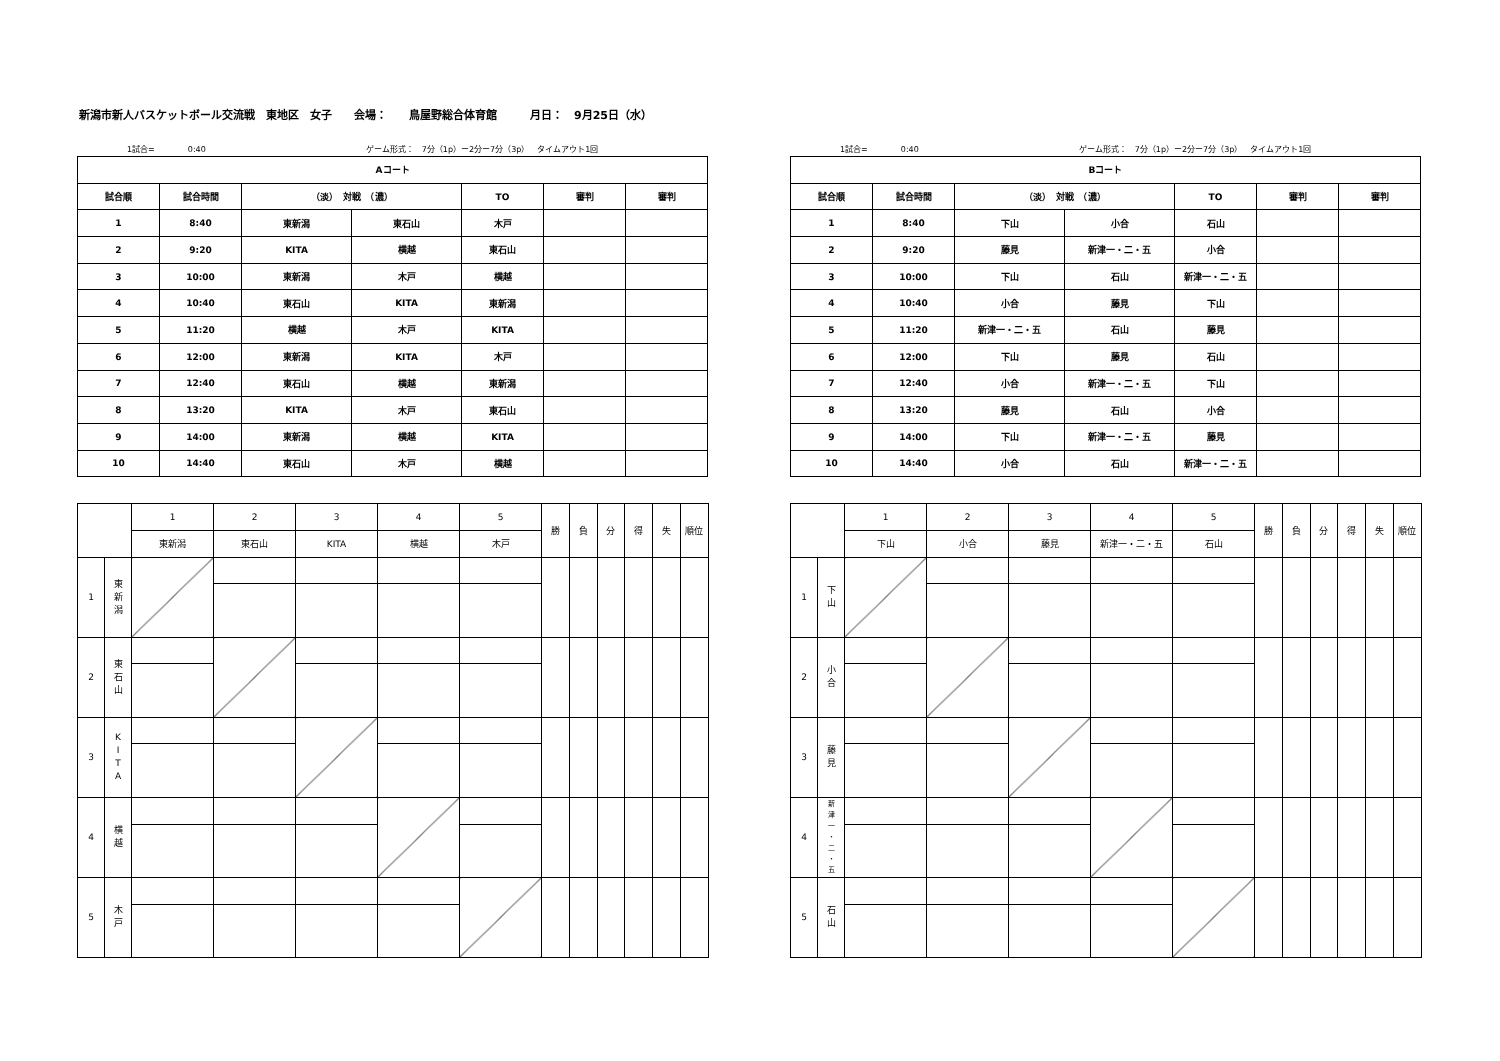新潟市新人バスケットボール交流戦　東地区　女子　　会場：　　鳥屋野総合体育館　　　月日：　9月25日（水）
1試合= 0:40 ゲーム形式：　7分（1p）ー2分ー7分（3p）　タイムアウト1回
| Aコート | | | | | | |
| --- | --- | --- | --- | --- | --- | --- |
| 試合順 | 試合時間 | （淡） 対戦 （濃） | | TO | 審判 | 審判 |
| 1 | 8:40 | 東新潟 | 東石山 | 木戸 | | |
| 2 | 9:20 | KITA | 横越 | 東石山 | | |
| 3 | 10:00 | 東新潟 | 木戸 | 横越 | | |
| 4 | 10:40 | 東石山 | KITA | 東新潟 | | |
| 5 | 11:20 | 横越 | 木戸 | KITA | | |
| 6 | 12:00 | 東新潟 | KITA | 木戸 | | |
| 7 | 12:40 | 東石山 | 横越 | 東新潟 | | |
| 8 | 13:20 | KITA | 木戸 | 東石山 | | |
| 9 | 14:00 | 東新潟 | 横越 | KITA | | |
| 10 | 14:40 | 東石山 | 木戸 | 横越 | | |
| | | 1 | 2 | 3 | 4 | 5 | 勝 | 負 | 分 | 得 | 失 | 順位 |
| | | 東新潟 | 東石山 | KITA | 横越 | 木戸 | | | | | | |
| 1 | 東 新 潟 | | | | | | | | | | | |
| 2 | 東 石 山 | | | | | | | | | | | |
| 3 | K I T A | | | | | | | | | | | |
| 4 | 横 越 | | | | | | | | | | | |
| 5 | 木 戸 | | | | | | | | | | | |
1試合= 0:40 ゲーム形式：　7分（1p）ー2分ー7分（3p）　タイムアウト1回
| Bコート | | | | | | |
| --- | --- | --- | --- | --- | --- | --- |
| 試合順 | 試合時間 | （淡） 対戦 （濃） | | TO | 審判 | 審判 |
| 1 | 8:40 | 下山 | 小合 | 石山 | | |
| 2 | 9:20 | 藤見 | 新津一・二・五 | 小合 | | |
| 3 | 10:00 | 下山 | 石山 | 新津一・二・五 | | |
| 4 | 10:40 | 小合 | 藤見 | 下山 | | |
| 5 | 11:20 | 新津一・二・五 | 石山 | 藤見 | | |
| 6 | 12:00 | 下山 | 藤見 | 石山 | | |
| 7 | 12:40 | 小合 | 新津一・二・五 | 下山 | | |
| 8 | 13:20 | 藤見 | 石山 | 小合 | | |
| 9 | 14:00 | 下山 | 新津一・二・五 | 藤見 | | |
| 10 | 14:40 | 小合 | 石山 | 新津一・二・五 | | |
| | | 1 | 2 | 3 | 4 | 5 | 勝 | 負 | 分 | 得 | 失 | 順位 |
| | | 下山 | 小合 | 藤見 | 新津一・二・五 | 石山 | | | | | | |
| 1 | 下 山 | | | | | | | | | | | |
| 2 | 小 合 | | | | | | | | | | | |
| 3 | 藤 見 | | | | | | | | | | | |
| 4 | 新 津 一 ・ 二 ・ 五 | | | | | | | | | | | |
| 5 | 石 山 | | | | | | | | | | | |